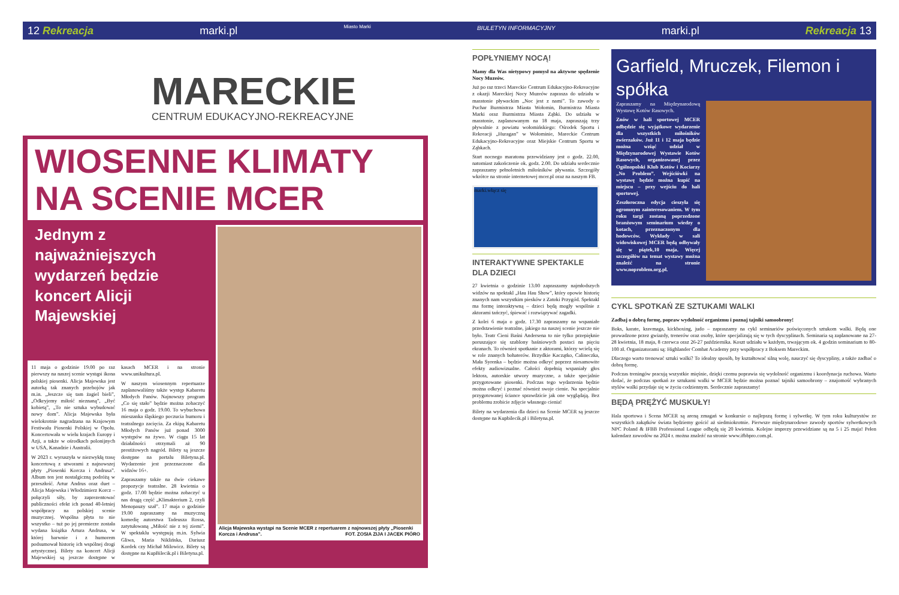12 Rekreacja marki.pl Miasto Marki BIULETYN INFORMACYJNY marki.pl Rekreacja 13
MARECKIE
CENTRUM EDUKACYJNO-REKREACYJNE
WIOSENNE KLIMATY
NA SCENIE MCER
Jednym z najważniejszych wydarzeń będzie koncert Alicji Majewskiej
Alicja Majewska wystąpi na Scenie MCER z repertuarem z najnowszej płyty „Piosenki Korcza i Andrusa”. FOT. ZOSIA ZIJA I JACEK PIÓRO
11 maja o godzinie 19.00 po raz pierwszy na naszej scenie wystąpi ikona polskiej piosenki. Alicja Majewska jest autorką tak znanych przebojów jak m.in. „Jeszcze się tam żagiel bieli”, „Odkryjemy miłość nieznaną”, „Być kobietą”, „To nie sztuka wybudować nowy dom”. Alicja Majewska była wielokrotnie nagradzana na Krajowym Festiwalu Piosenki Polskiej w Opolu. Koncertowała w wielu krajach Europy i Azji, a także w ośrodkach polonijnych w USA, Kanadzie i Australii.
W 2023 r. wyruszyła w niezwykłą trasę koncertową z utworami z najnowszej płyty „Piosenki Korcza i Andrusa”. Album ten jest nostalgiczną podróżą w przeszłość. Artur Andrus oraz duet – Alicja Majewska i Włodzimierz Korcz – połączyli siły, by zaprezentować publiczności efekt ich ponad 40-letniej współpracy na polskiej scenie muzycznej. Wspólna płyta to nie wszystko – tuż po jej premierze została wydana książka Artura Andrusa, w której barwnie i z humorem podsumował historię ich wspólnej drogi artystycznej. Bilety na koncert Alicji Majewskiej są jeszcze dostępne w kasach MCER i na stronie www.unikultura.pl.
W naszym wiosennym repertuarze zaplanowaliśmy także występ Kabaretu Młodych Panów. Najnowszy program „Co się stało” będzie można zobaczyć 16 maja o godz. 19.00. To wybuchowa mieszanka śląskiego poczucia humoru i teatralnego zacięcia. Za ekipą Kabaretu Młodych Panów już ponad 3000 występów na żywo. W ciągu 15 lat działalności otrzymali aż 90 prestiżowych nagród. Bilety są jeszcze dostępne na portalu Biletyna.pl. Wydarzenie jest przeznaczone dla widzów 16+.
Zapraszamy także na dwie ciekawe propozycje teatralne. 28 kwietnia o godz. 17.00 będzie można zobaczyć u nas drugą część „Klimakterium 2, czyli Menopauzy szał”. 17 maja o godzinie 19.00 zapraszamy na muzyczną komedię autorstwa Tadeusza Rossa, zatytułowaną „Miłość nie z tej ziemi”. W spektaklu występują m.in. Sylwia Gliwa, Maria Niklińska, Dariusz Kordek czy Michał Milowicz. Bilety są dostępne na KupBilecik.pl i Biletyna.pl.
POPŁYNIEMY NOCĄ!
Mamy dla Was nietypowy pomysł na aktywne spędzenie Nocy Muzeów.
Już po raz trzeci Mareckie Centrum Edukacyjno-Rekreacyjne z okazji Mareckiej Nocy Muzeów zaprasza do udziału w maratonie pływackim „Noc jest z nami”. To zawody o Puchar Burmistrza Miasta Wołomin, Burmistrza Miasta Marki oraz Burmistrza Miasta Ząbki. Do udziału w maratonie, zaplanowanym na 18 maja, zapraszają trzy pływalnie z powiatu wołomińskiego: Ośrodek Sportu i Rekreacji „Huragan” w Wołominie, Mareckie Centrum Edukacyjno-Rekreacyjne oraz Miejskie Centrum Sportu w Ząbkach.
Start nocnego maratonu przewidziany jest o godz. 22.00, natomiast zakończenie ok. godz. 2.00. Do udziału serdecznie zapraszamy pełnoletnich miłośników pływania. Szczegóły wkrótce na stronie internetowej mcer.pl oraz na naszym FB.
marki.włącz się
INTERAKTYWNE SPEKTAKLE DLA DZIECI
27 kwietnia o godzinie 13.00 zapraszamy najmłodszych widzów na spektakl „Hau Hau Show”, który opowie historię znanych nam wszystkim piesków z Zatoki Przygód. Spektakl ma formę interaktywną – dzieci będą mogły wspólnie z aktorami tańczyć, śpiewać i rozwiązywać zagadki.
Z kolei 6 maja o godz. 17.30 zapraszamy na wspaniałe przedstawienie teatralne, jakiego na naszej scenie jeszcze nie było. Teatr Cieni Baśni Andersena to nie tylko przepięknie poruszające się szablony baśniowych postaci na pięciu ekranach. To również spotkanie z aktorami, którzy wcielą się w role znanych bohaterów. Brzydkie Kaczątko, Calineczka, Mała Syrenka – będzie można odkryć poprzez niesamowite efekty audiowizualne. Całości dopełnią wspaniały głos lektora, autorskie utwory muzyczne, a także specjalnie przygotowane piosenki. Podczas tego wydarzenia będzie można odkryć i poznać również swoje cienie. Na specjalnie przygotowanej ściance sprawdzicie jak one wyglądają. Bez problemu zrobicie zdjęcie własnego cienia!
Bilety na wydarzenia dla dzieci na Scenie MCER są jeszcze dostępne na Kupbilecik.pl i Biletyna.pl.
Garfield, Mruczek, Filemon i spółka
Zapraszamy na Międzynarodową Wystawę Kotów Rasowych.
Znów w hali sportowej MCER odbędzie się wyjątkowe wydarzenie dla wszystkich miłośników zwierzaków. Już 11 i 12 maja będzie można wziąć udział w Międzynarodowej Wystawie Kotów Rasowych, organizowanej przez Ogólnopolski Klub Kotów i Kociarzy „No Problem”. Wejściówki na wystawę będzie można kupić na miejscu – przy wejściu do hali sportowej.
Zeszłoroczna edycja cieszyła się ogromnym zainteresowaniem. W tym roku targi zostaną poprzedzone branżowym seminarium wiedzy o kotach, przeznaczonym dla hodowców. Wykłady w sali widowiskowej MCER będą odbywały się w piątek,10 maja. Więcej szczegółów na temat wystawy można znaleźć na stronie www.noproblem.org.pl.
CYKL SPOTKAŃ ZE SZTUKAMI WALKI
Zadbaj o dobrą formę, popraw wydolność organizmu i poznaj tajniki samoobrony!
Boks, karate, kravmaga, kickboxing, judo – zapraszamy na cykl seminariów poświęconych sztukom walki. Będą one prowadzone przez gwiazdy, trenerów oraz osoby, które specjalizują się w tych dyscyplinach. Seminaria są zaplanowane na 27-28 kwietnia, 18 maja, 8 czerwca oraz 26-27 października. Koszt udziału w każdym, trwającym ok. 4 godzin seminarium to 80-100 zł. Organizatorami są: Highlander Combat Academy przy współpracy z Boksem Mareckim.
Dlaczego warto trenować sztuki walki? To idealny sposób, by kształtować silną wolę, nauczyć się dyscypliny, a także zadbać o dobrą formę.
Podczas treningów pracują wszystkie mięśnie, dzięki czemu poprawia się wydolność organizmu i koordynacja ruchowa. Warto dodać, że podczas spotkań ze sztukami walki w MCER będzie można poznać tajniki samoobrony – znajomość wybranych stylów walki przydaje się w życiu codziennym. Serdecznie zapraszamy!
BĘDĄ PRĘŻYĆ MUSKUŁY!
Hala sportowa i Scena MCER są areną zmagań w konkursie o najlepszą formę i sylwetkę. W tym roku kulturystów ze wszystkich zakątków świata będziemy gościć aż siedmiokrotnie. Pierwsze międzynarodowe zawody sportów sylwetkowych NPC Poland & IFBB Professional League odbędą się 20 kwietnia. Kolejne imprezy przewidziane są na 5 i 25 maja! Pełen kalendarz zawodów na 2024 r. można znaleźć na stronie www.ifbbpro.com.pl.